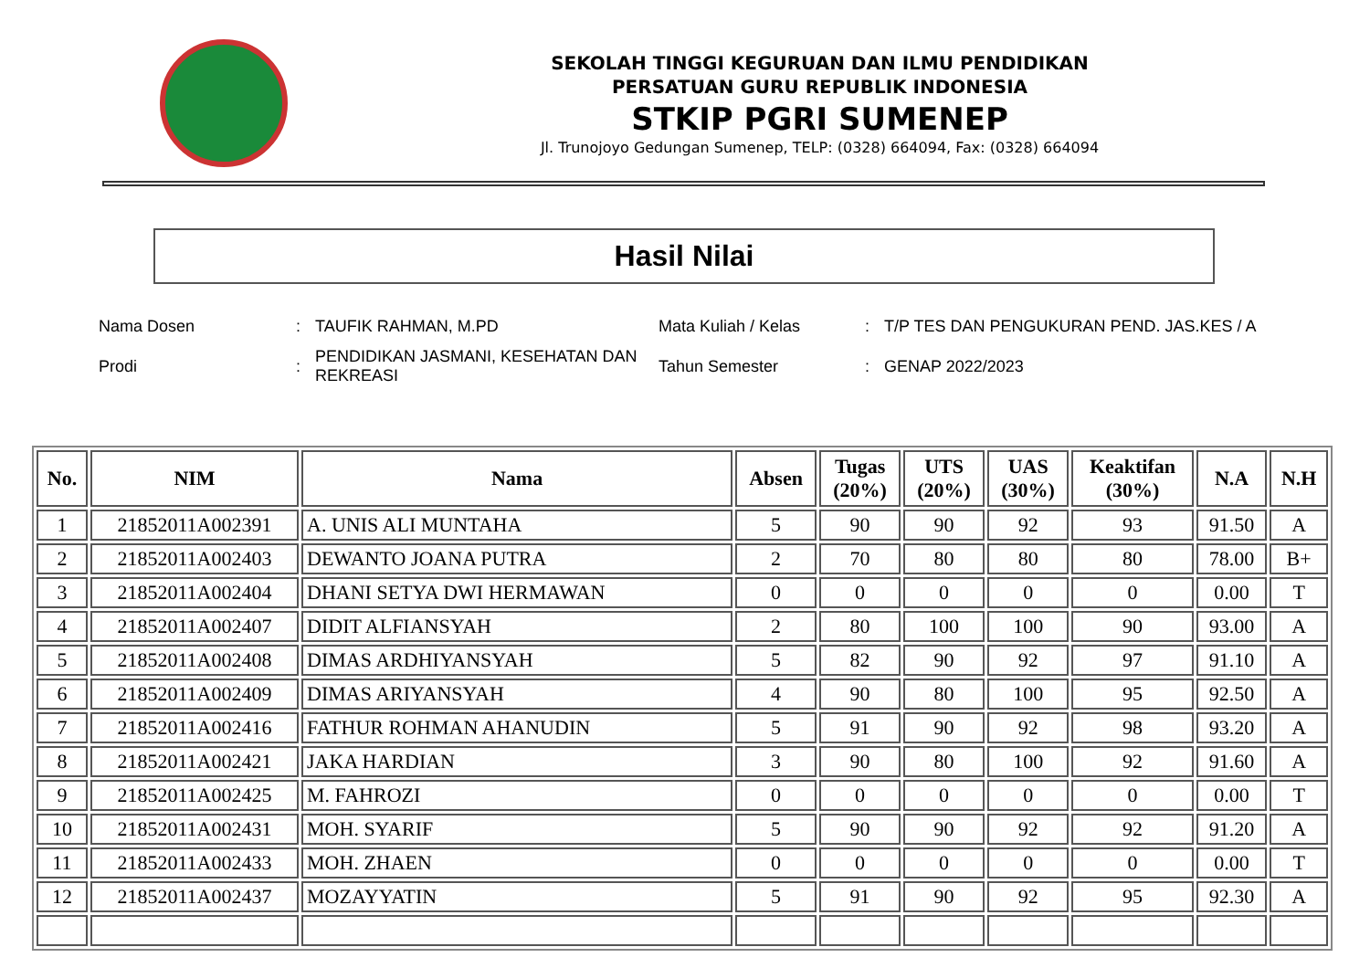SEKOLAH TINGGI KEGURUAN DAN ILMU PENDIDIKAN
PERSATUAN GURU REPUBLIK INDONESIA
STKIP PGRI SUMENEP
Jl. Trunojoyo Gedungan Sumenep, TELP: (0328) 664094, Fax: (0328) 664094
Hasil Nilai
| Nama Dosen | : | TAUFIK RAHMAN, M.PD | Mata Kuliah / Kelas | : | T/P TES DAN PENGUKURAN PEND. JAS.KES / A |
| Prodi | : | PENDIDIKAN JASMANI, KESEHATAN DAN REKREASI | Tahun Semester | : | GENAP 2022/2023 |
| No. | NIM | Nama | Absen | Tugas (20%) | UTS (20%) | UAS (30%) | Keaktifan (30%) | N.A | N.H |
| --- | --- | --- | --- | --- | --- | --- | --- | --- | --- |
| 1 | 21852011A002391 | A. UNIS ALI MUNTAHA | 5 | 90 | 90 | 92 | 93 | 91.50 | A |
| 2 | 21852011A002403 | DEWANTO JOANA PUTRA | 2 | 70 | 80 | 80 | 80 | 78.00 | B+ |
| 3 | 21852011A002404 | DHANI SETYA DWI HERMAWAN | 0 | 0 | 0 | 0 | 0 | 0.00 | T |
| 4 | 21852011A002407 | DIDIT ALFIANSYAH | 2 | 80 | 100 | 100 | 90 | 93.00 | A |
| 5 | 21852011A002408 | DIMAS ARDHIYANSYAH | 5 | 82 | 90 | 92 | 97 | 91.10 | A |
| 6 | 21852011A002409 | DIMAS ARIYANSYAH | 4 | 90 | 80 | 100 | 95 | 92.50 | A |
| 7 | 21852011A002416 | FATHUR ROHMAN AHANUDIN | 5 | 91 | 90 | 92 | 98 | 93.20 | A |
| 8 | 21852011A002421 | JAKA HARDIAN | 3 | 90 | 80 | 100 | 92 | 91.60 | A |
| 9 | 21852011A002425 | M. FAHROZI | 0 | 0 | 0 | 0 | 0 | 0.00 | T |
| 10 | 21852011A002431 | MOH. SYARIF | 5 | 90 | 90 | 92 | 92 | 91.20 | A |
| 11 | 21852011A002433 | MOH. ZHAEN | 0 | 0 | 0 | 0 | 0 | 0.00 | T |
| 12 | 21852011A002437 | MOZAYYATIN | 5 | 91 | 90 | 92 | 95 | 92.30 | A |